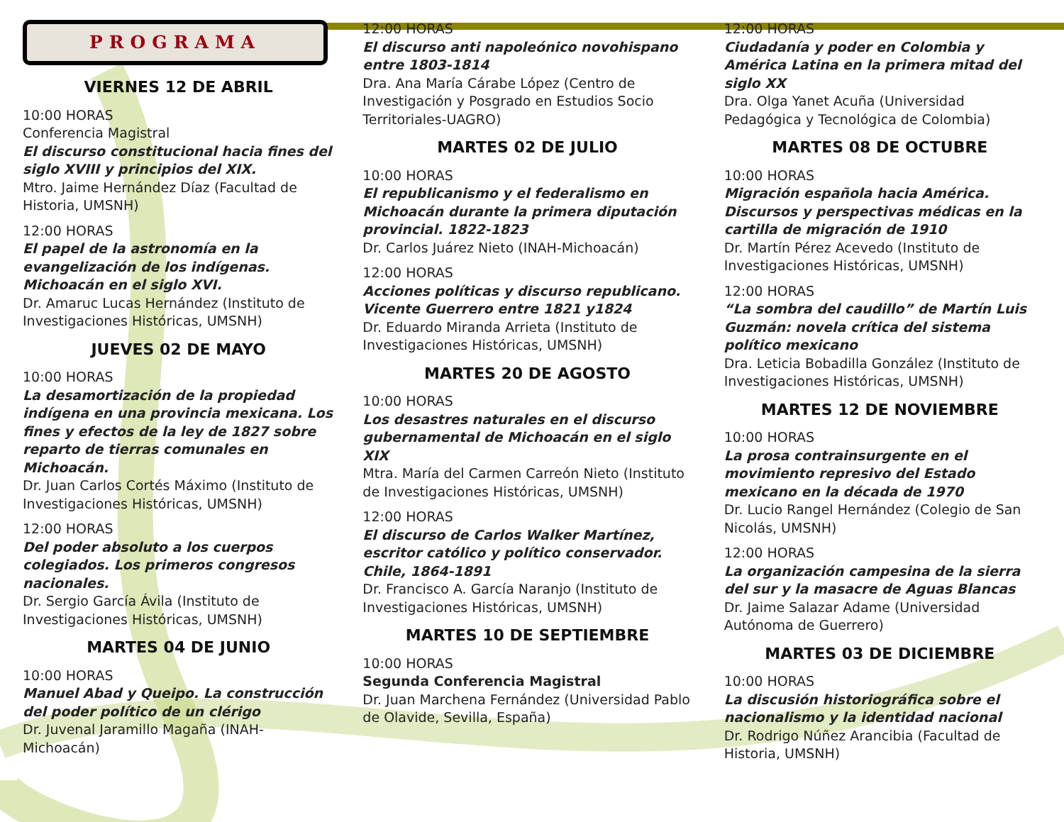PROGRAMA
VIERNES 12 DE ABRIL
10:00 HORAS
Conferencia Magistral
El discurso constitucional hacia fines del siglo XVIII y principios del XIX.
Mtro. Jaime Hernández Díaz (Facultad de Historia, UMSNH)
12:00 HORAS
El papel de la astronomía en la evangelización de los indígenas. Michoacán en el siglo XVI.
Dr. Amaruc Lucas Hernández (Instituto de Investigaciones Históricas, UMSNH)
JUEVES 02 DE MAYO
10:00 HORAS
La desamortización de la propiedad indígena en una provincia mexicana. Los fines y efectos de la ley de 1827 sobre reparto de tierras comunales en Michoacán.
Dr. Juan Carlos Cortés Máximo (Instituto de Investigaciones Históricas, UMSNH)
12:00 HORAS
Del poder absoluto a los cuerpos colegiados. Los primeros congresos nacionales.
Dr. Sergio García Ávila (Instituto de Investigaciones Históricas, UMSNH)
MARTES 04 DE JUNIO
10:00 HORAS
Manuel Abad y Queipo. La construcción del poder político de un clérigo
Dr. Juvenal Jaramillo Magaña (INAH-Michoacán)
12:00 HORAS
El discurso anti napoleónico novohispano entre 1803-1814
Dra. Ana María Cárabe López (Centro de Investigación y Posgrado en Estudios Socio Territoriales-UAGRO)
MARTES 02 DE JULIO
10:00 HORAS
El republicanismo y el federalismo en Michoacán durante la primera diputación provincial. 1822-1823
Dr. Carlos Juárez Nieto (INAH-Michoacán)
12:00 HORAS
Acciones políticas y discurso republicano. Vicente Guerrero entre 1821 y1824
Dr. Eduardo Miranda Arrieta (Instituto de Investigaciones Históricas, UMSNH)
MARTES 20 DE AGOSTO
10:00 HORAS
Los desastres naturales en el discurso gubernamental de Michoacán en el siglo XIX
Mtra. María del Carmen Carreón Nieto (Instituto de Investigaciones Históricas, UMSNH)
12:00 HORAS
El discurso de Carlos Walker Martínez, escritor católico y político conservador. Chile, 1864-1891
Dr. Francisco A. García Naranjo (Instituto de Investigaciones Históricas, UMSNH)
MARTES 10 DE SEPTIEMBRE
10:00 HORAS
Segunda Conferencia Magistral
Dr. Juan Marchena Fernández (Universidad Pablo de Olavide, Sevilla, España)
12:00 HORAS
Ciudadanía y poder en Colombia y América Latina en la primera mitad del siglo XX
Dra. Olga Yanet Acuña (Universidad Pedagógica y Tecnológica de Colombia)
MARTES 08 DE OCTUBRE
10:00 HORAS
Migración española hacia América. Discursos y perspectivas médicas en la cartilla de migración de 1910
Dr. Martín Pérez Acevedo (Instituto de Investigaciones Históricas, UMSNH)
12:00 HORAS
“La sombra del caudillo” de Martín Luis Guzmán: novela crítica del sistema político mexicano
Dra. Leticia Bobadilla González (Instituto de Investigaciones Históricas, UMSNH)
MARTES 12 DE NOVIEMBRE
10:00 HORAS
La prosa contrainsurgente en el movimiento represivo del Estado mexicano en la década de 1970
Dr. Lucio Rangel Hernández (Colegio de San Nicolás, UMSNH)
12:00 HORAS
La organización campesina de la sierra del sur y la masacre de Aguas Blancas
Dr. Jaime Salazar Adame (Universidad Autónoma de Guerrero)
MARTES 03 DE DICIEMBRE
10:00 HORAS
La discusión historiográfica sobre el nacionalismo y la identidad nacional
Dr. Rodrigo Núñez Arancibia (Facultad de Historia, UMSNH)